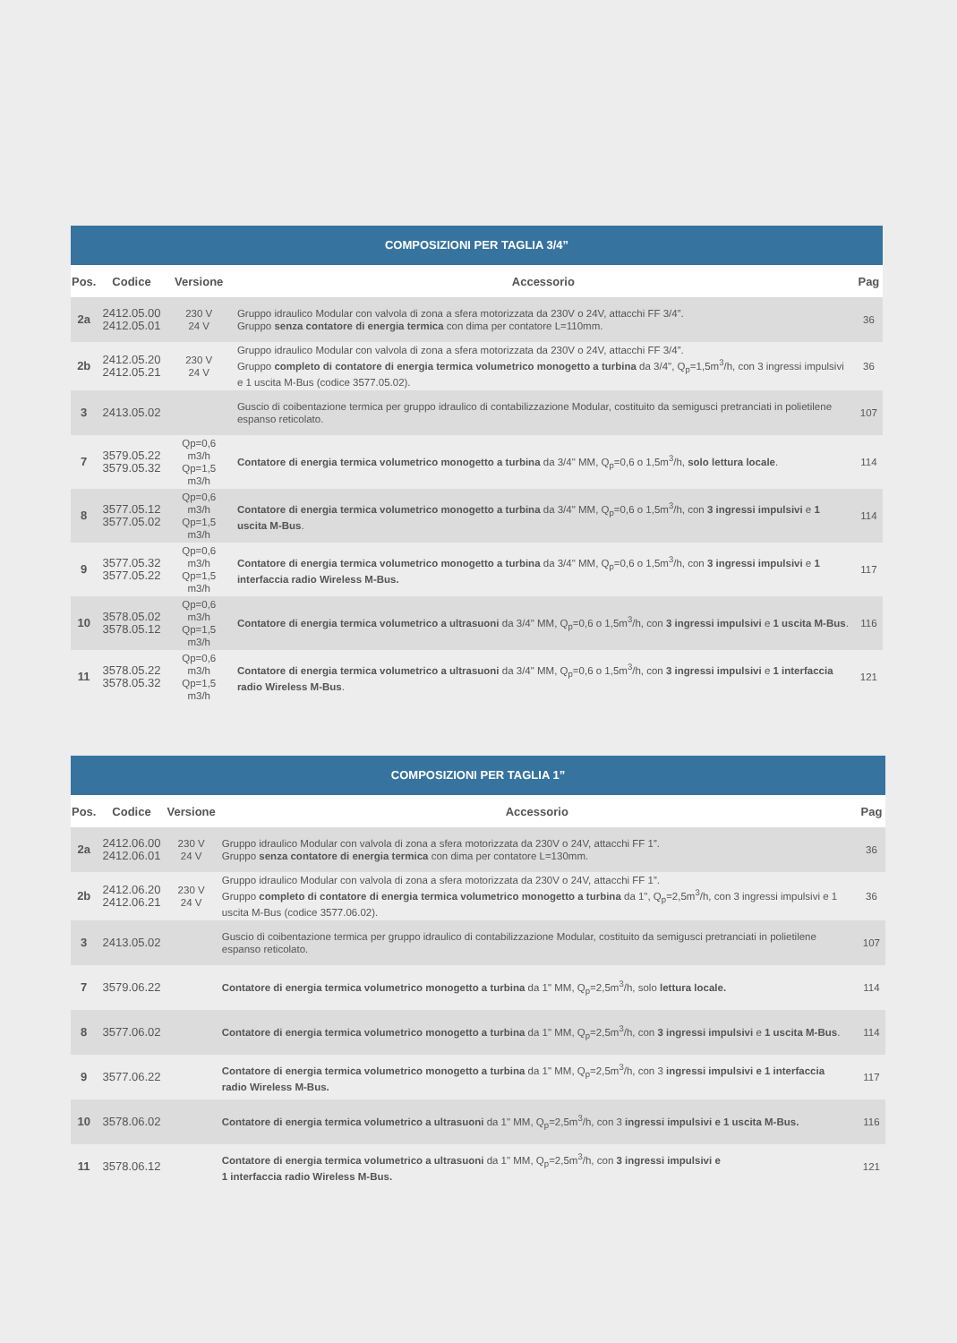| COMPOSIZIONI PER TAGLIA 3/4” | | | | |
| Pos. | Codice | Versione | Accessorio | Pag |
| 2a | 2412.05.00 2412.05.01 | 230 V 24 V | Gruppo idraulico Modular con valvola di zona a sfera motorizzata da 230V o 24V, attacchi FF 3/4”. Gruppo senza contatore di energia termica con dima per contatore L=110mm. | 36 |
| 2b | 2412.05.20 2412.05.21 | 230 V 24 V | Gruppo idraulico Modular con valvola di zona a sfera motorizzata da 230V o 24V, attacchi FF 3/4”. Gruppo completo di contatore di energia termica volumetrico monogetto a turbina da 3/4", Q<sub>p</sub>=1,5m<sup>3</sup>/h, con 3 ingressi impulsivi e 1 uscita M-Bus (codice 3577.05.02). | 36 |
| 3 | 2413.05.02 | | Guscio di coibentazione termica per gruppo idraulico di contabilizzazione Modular, costituito da semigusci pretranciati in polietilene espanso reticolato. | 107 |
| 7 | 3579.05.22 3579.05.32 | Qp=0,6 m3/h Qp=1,5 m3/h | Contatore di energia termica volumetrico monogetto a turbina da 3/4" MM, Q<sub>p</sub>=0,6 o 1,5m<sup>3</sup>/h, solo lettura locale . | 114 |
| 8 | 3577.05.12 3577.05.02 | Qp=0,6 m3/h Qp=1,5 m3/h | Contatore di energia termica volumetrico monogetto a turbina da 3/4" MM, Q<sub>p</sub>=0,6 o 1,5m<sup>3</sup>/h, con 3 ingressi impulsivi e 1 uscita M-Bus . | 114 |
| 9 | 3577.05.32 3577.05.22 | Qp=0,6 m3/h Qp=1,5 m3/h | Contatore di energia termica volumetrico monogetto a turbina da 3/4" MM, Q<sub>p</sub>=0,6 o 1,5m<sup>3</sup>/h, con 3 ingressi impulsivi e 1 interfaccia radio Wireless M-Bus. | 117 |
| 10 | 3578.05.02 3578.05.12 | Qp=0,6 m3/h Qp=1,5 m3/h | Contatore di energia termica volumetrico a ultrasuoni da 3/4" MM, Q<sub>p</sub>=0,6 o 1,5m<sup>3</sup>/h, con 3 ingressi impulsivi e 1 uscita M-Bus . | 116 |
| 11 | 3578.05.22 3578.05.32 | Qp=0,6 m3/h Qp=1,5 m3/h | Contatore di energia termica volumetrico a ultrasuoni da 3/4" MM, Q<sub>p</sub>=0,6 o 1,5m<sup>3</sup>/h, con 3 ingressi impulsivi e 1 interfaccia radio Wireless M-Bus . | 121 |
| COMPOSIZIONI PER TAGLIA 1” | | | | |
| Pos. | Codice | Versione | Accessorio | Pag |
| 2a | 2412.06.00 2412.06.01 | 230 V 24 V | Gruppo idraulico Modular con valvola di zona a sfera motorizzata da 230V o 24V, attacchi FF 1”. Gruppo senza contatore di energia termica con dima per contatore L=130mm. | 36 |
| 2b | 2412.06.20 2412.06.21 | 230 V 24 V | Gruppo idraulico Modular con valvola di zona a sfera motorizzata da 230V o 24V, attacchi FF 1”. Gruppo completo di contatore di energia termica volumetrico monogetto a turbina da 1", Q<sub>p</sub>=2,5m<sup>3</sup>/h, con 3 ingressi impulsivi e 1 uscita M-Bus (codice 3577.06.02). | 36 |
| 3 | 2413.05.02 | | Guscio di coibentazione termica per gruppo idraulico di contabilizzazione Modular, costituito da semigusci pretranciati in polietilene espanso reticolato. | 107 |
| 7 | 3579.06.22 | | Contatore di energia termica volumetrico monogetto a turbina da 1" MM, Q<sub>p</sub>=2,5m<sup>3</sup>/h, solo lettura locale. | 114 |
| 8 | 3577.06.02 | | Contatore di energia termica volumetrico monogetto a turbina da 1" MM, Q<sub>p</sub>=2,5m<sup>3</sup>/h, con 3 ingressi impulsivi e 1 uscita M-Bus . | 114 |
| 9 | 3577.06.22 | | Contatore di energia termica volumetrico monogetto a turbina da 1" MM, Q<sub>p</sub>=2,5m<sup>3</sup>/h, con 3 ingressi impulsivi e 1 interfaccia radio Wireless M-Bus. | 117 |
| 10 | 3578.06.02 | | Contatore di energia termica volumetrico a ultrasuoni da 1" MM, Q<sub>p</sub>=2,5m<sup>3</sup>/h, con 3 ingressi impulsivi e 1 uscita M-Bus. | 116 |
| 11 | 3578.06.12 | | Contatore di energia termica volumetrico a ultrasuoni da 1" MM, Q<sub>p</sub>=2,5m<sup>3</sup>/h, con 3 ingressi impulsivi e 1 interfaccia radio Wireless M-Bus. | 121 |